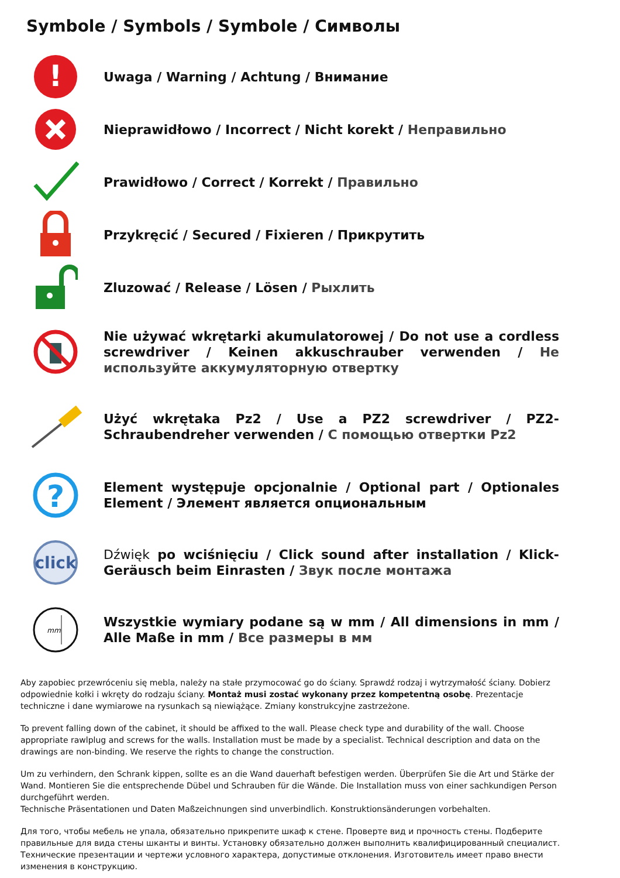Symbole / Symbols / Symbole / Символы
!
Uwaga / Warning / Achtung / Внимание
Nieprawidłowo / Incorrect / Nicht korekt / Неправильно
Prawidłowo / Correct / Korrekt / Правильно
Przykręcić / Secured / Fixieren / Прикрутить
Zluzować / Release / Lösen / Рыхлить
Nie używać wkrętarki akumulatorowej / Do not use a cordless screwdriver / Keinen akkuschrauber verwenden / Не используйте аккумуляторную отвертку
Użyć wkrętaka Pz2 / Use a PZ2 screwdriver / PZ2-Schraubendreher verwenden / С помощью отвертки Pz2
?
Element występuje opcjonalnie / Optional part / Optionales Element / Элемент является опциональным
click
Dźwięk po wciśnięciu / Click sound after installation / Klick-Geräusch beim Einrasten / Звук после монтажа
mm
Wszystkie wymiary podane są w mm / All dimensions in mm / Alle Maße in mm / Все размеры в мм
Aby zapobiec przewróceniu się mebla, należy na stałe przymocować go do ściany. Sprawdź rodzaj i wytrzymałość ściany. Dobierz odpowiednie kołki i wkręty do rodzaju ściany. Montaż musi zostać wykonany przez kompetentną osobę. Prezentacje techniczne i dane wymiarowe na rysunkach są niewiążące. Zmiany konstrukcyjne zastrzeżone.
To prevent falling down of the cabinet, it should be affixed to the wall. Please check type and durability of the wall. Choose appropriate rawlplug and screws for the walls. Installation must be made by a specialist. Technical description and data on the drawings are non-binding. We reserve the rights to change the construction.
Um zu verhindern, den Schrank kippen, sollte es an die Wand dauerhaft befestigen werden. Überprüfen Sie die Art und Stärke der Wand. Montieren Sie die entsprechende Dübel und Schrauben für die Wände. Die Installation muss von einer sachkundigen Person durchgeführt werden.
Technische Präsentationen und Daten Maßzeichnungen sind unverbindlich. Konstruktionsänderungen vorbehalten.
Для того, чтобы мебель не упала, обязательно прикрепите шкаф к стене. Проверте вид и прочность стены. Подберите правильные для вида стены шканты и винты. Установку обязательно должен выполнить квалифицированный специалист. Технические презентации и чертежи условного характера, допустимые отклонения. Изготовитель имеет право внести изменения в конструкцию.